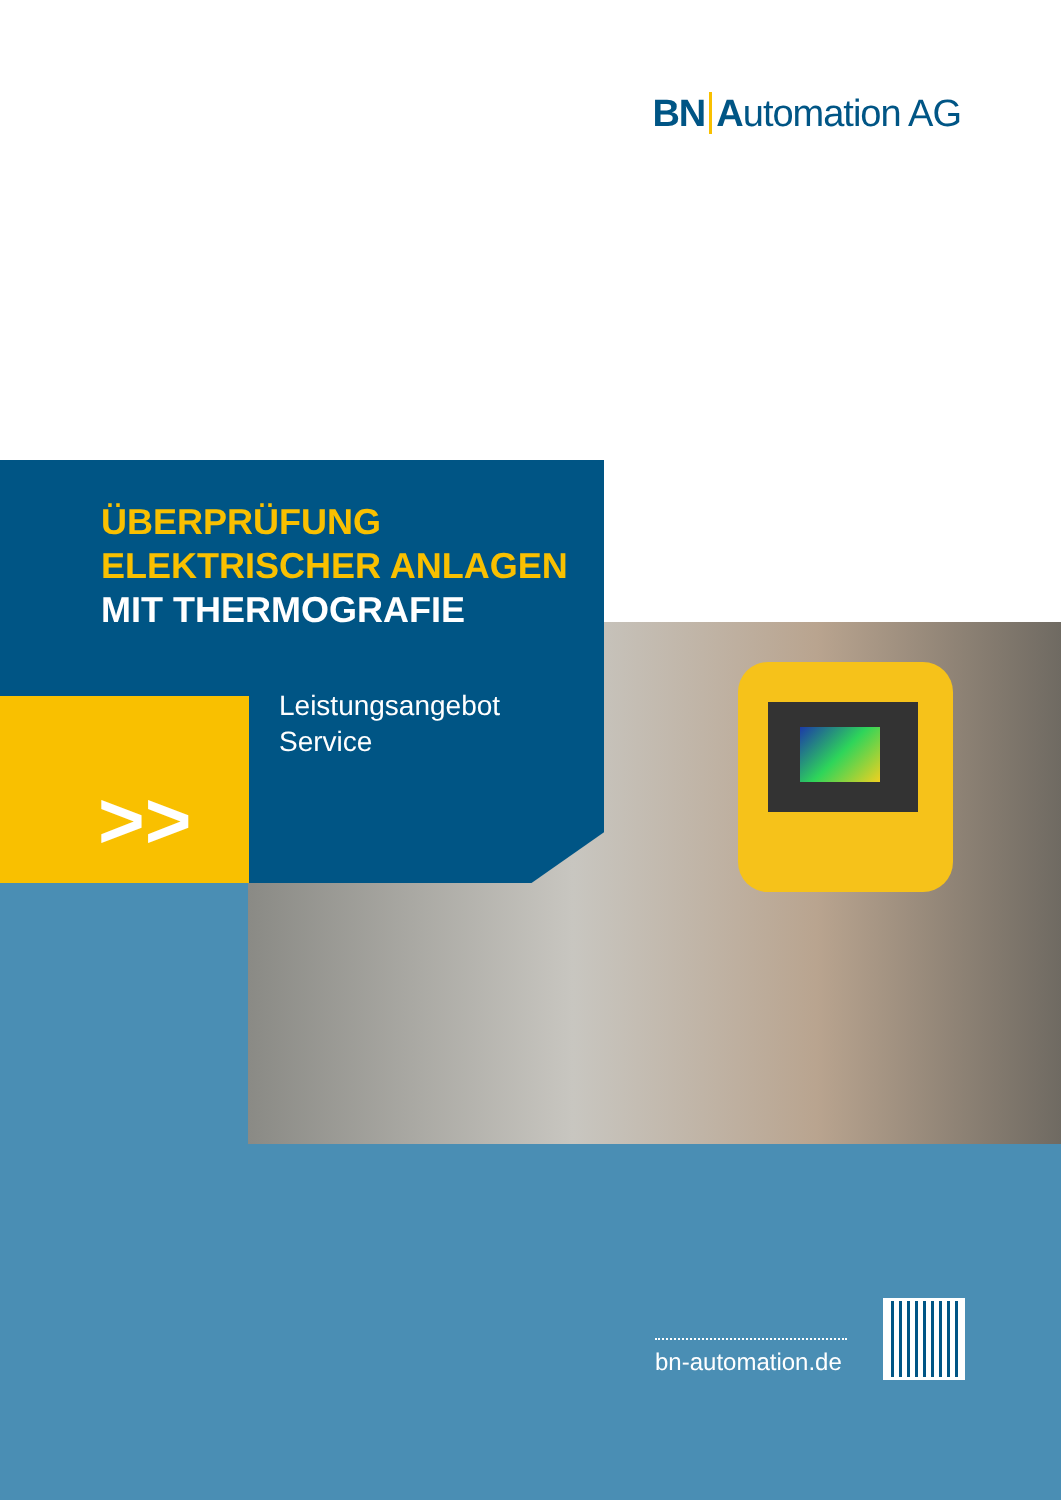BN Automation AG
ÜBERPRÜFUNG
ELEKTRISCHER ANLAGEN
MIT THERMOGRAFIE
Leistungsangebot
Service
>>
bn-automation.de